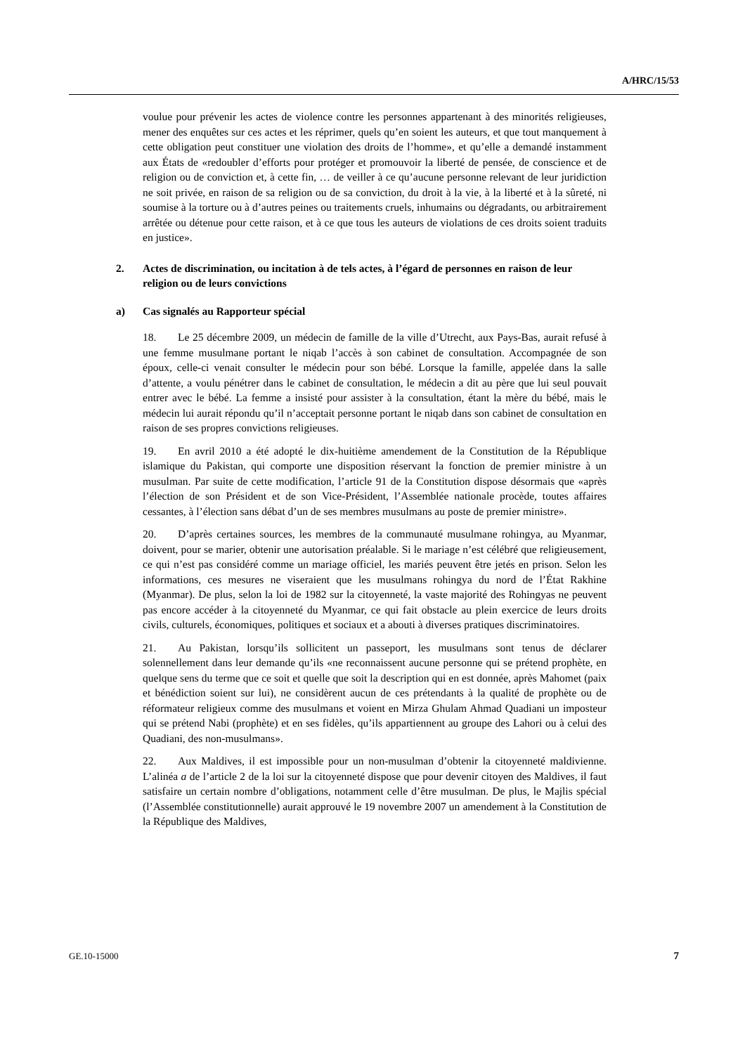A/HRC/15/53
voulue pour prévenir les actes de violence contre les personnes appartenant à des minorités religieuses, mener des enquêtes sur ces actes et les réprimer, quels qu’en soient les auteurs, et que tout manquement à cette obligation peut constituer une violation des droits de l’homme», et qu’elle a demandé instamment aux États de «redoubler d’efforts pour protéger et promouvoir la liberté de pensée, de conscience et de religion ou de conviction et, à cette fin, … de veiller à ce qu’aucune personne relevant de leur juridiction ne soit privée, en raison de sa religion ou de sa conviction, du droit à la vie, à la liberté et à la sûreté, ni soumise à la torture ou à d’autres peines ou traitements cruels, inhumains ou dégradants, ou arbitrairement arrêtée ou détenue pour cette raison, et à ce que tous les auteurs de violations de ces droits soient traduits en justice».
2. Actes de discrimination, ou incitation à de tels actes, à l’égard de personnes en raison de leur religion ou de leurs convictions
a) Cas signalés au Rapporteur spécial
18. Le 25 décembre 2009, un médecin de famille de la ville d’Utrecht, aux Pays-Bas, aurait refusé à une femme musulmane portant le niqab l’accès à son cabinet de consultation. Accompagnée de son époux, celle-ci venait consulter le médecin pour son bébé. Lorsque la famille, appelée dans la salle d’attente, a voulu pénétrer dans le cabinet de consultation, le médecin a dit au père que lui seul pouvait entrer avec le bébé. La femme a insisté pour assister à la consultation, étant la mère du bébé, mais le médecin lui aurait répondu qu’il n’acceptait personne portant le niqab dans son cabinet de consultation en raison de ses propres convictions religieuses.
19. En avril 2010 a été adopté le dix-huitième amendement de la Constitution de la République islamique du Pakistan, qui comporte une disposition réservant la fonction de premier ministre à un musulman. Par suite de cette modification, l’article 91 de la Constitution dispose désormais que «après l’élection de son Président et de son Vice-Président, l’Assemblée nationale procède, toutes affaires cessantes, à l’élection sans débat d’un de ses membres musulmans au poste de premier ministre».
20. D’après certaines sources, les membres de la communauté musulmane rohingya, au Myanmar, doivent, pour se marier, obtenir une autorisation préalable. Si le mariage n’est célébré que religieusement, ce qui n’est pas considéré comme un mariage officiel, les mariés peuvent être jetés en prison. Selon les informations, ces mesures ne viseraient que les musulmans rohingya du nord de l’État Rakhine (Myanmar). De plus, selon la loi de 1982 sur la citoyenneté, la vaste majorité des Rohingyas ne peuvent pas encore accéder à la citoyenneté du Myanmar, ce qui fait obstacle au plein exercice de leurs droits civils, culturels, économiques, politiques et sociaux et a abouti à diverses pratiques discriminatoires.
21. Au Pakistan, lorsqu’ils sollicitent un passeport, les musulmans sont tenus de déclarer solennellement dans leur demande qu’ils «ne reconnaissent aucune personne qui se prétend prophète, en quelque sens du terme que ce soit et quelle que soit la description qui en est donnée, après Mahomet (paix et bénédiction soient sur lui), ne considèrent aucun de ces prétendants à la qualité de prophète ou de réformateur religieux comme des musulmans et voient en Mirza Ghulam Ahmad Quadiani un imposteur qui se prétend Nabi (prophète) et en ses fidèles, qu’ils appartiennent au groupe des Lahori ou à celui des Quadiani, des non-musulmans».
22. Aux Maldives, il est impossible pour un non-musulman d’obtenir la citoyenneté maldivienne. L’alinéa a de l’article 2 de la loi sur la citoyenneté dispose que pour devenir citoyen des Maldives, il faut satisfaire un certain nombre d’obligations, notamment celle d’être musulman. De plus, le Majlis spécial (l’Assemblée constitutionnelle) aurait approuvé le 19 novembre 2007 un amendement à la Constitution de la République des Maldives,
GE.10-15000 7